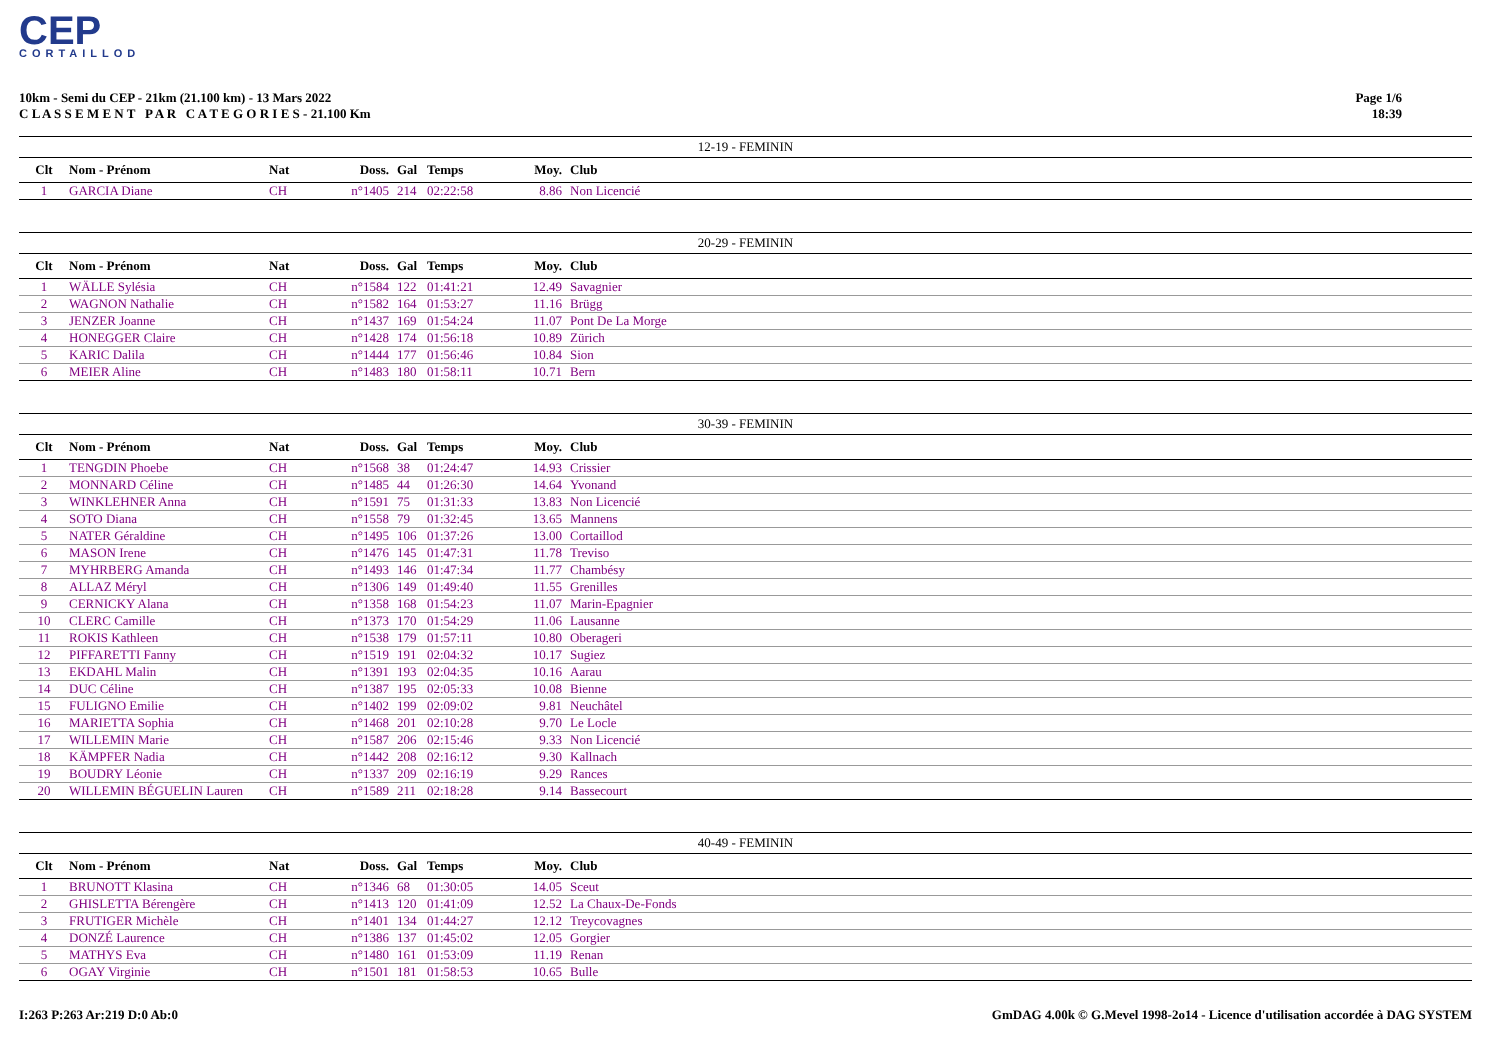CEP
CORTAILLOD
10km - Semi du CEP - 21km (21.100 km) - 13 Mars 2022
C L A S S E M E N T P A R C A T E G O R I E S - 21.100 Km
Page 1/6
18:39
12-19 - FEMININ
| Clt | Nom - Prénom | Nat | Doss. | Gal | Temps | Moy. | Club |
| --- | --- | --- | --- | --- | --- | --- | --- |
| 1 | GARCIA Diane | CH | n°1405 | 214 | 02:22:58 | 8.86 | Non Licencié |
20-29 - FEMININ
| Clt | Nom - Prénom | Nat | Doss. | Gal | Temps | Moy. | Club |
| --- | --- | --- | --- | --- | --- | --- | --- |
| 1 | WÄLLE Sylésia | CH | n°1584 | 122 | 01:41:21 | 12.49 | Savagnier |
| 2 | WAGNON Nathalie | CH | n°1582 | 164 | 01:53:27 | 11.16 | Brügg |
| 3 | JENZER Joanne | CH | n°1437 | 169 | 01:54:24 | 11.07 | Pont De La Morge |
| 4 | HONEGGER Claire | CH | n°1428 | 174 | 01:56:18 | 10.89 | Zürich |
| 5 | KARIC Dalila | CH | n°1444 | 177 | 01:56:46 | 10.84 | Sion |
| 6 | MEIER Aline | CH | n°1483 | 180 | 01:58:11 | 10.71 | Bern |
30-39 - FEMININ
| Clt | Nom - Prénom | Nat | Doss. | Gal | Temps | Moy. | Club |
| --- | --- | --- | --- | --- | --- | --- | --- |
| 1 | TENGDIN Phoebe | CH | n°1568 | 38 | 01:24:47 | 14.93 | Crissier |
| 2 | MONNARD Céline | CH | n°1485 | 44 | 01:26:30 | 14.64 | Yvonand |
| 3 | WINKLEHNER Anna | CH | n°1591 | 75 | 01:31:33 | 13.83 | Non Licencié |
| 4 | SOTO Diana | CH | n°1558 | 79 | 01:32:45 | 13.65 | Mannens |
| 5 | NATER Géraldine | CH | n°1495 | 106 | 01:37:26 | 13.00 | Cortaillod |
| 6 | MASON Irene | CH | n°1476 | 145 | 01:47:31 | 11.78 | Treviso |
| 7 | MYHRBERG Amanda | CH | n°1493 | 146 | 01:47:34 | 11.77 | Chambésy |
| 8 | ALLAZ Méryl | CH | n°1306 | 149 | 01:49:40 | 11.55 | Grenilles |
| 9 | CERNICKY Alana | CH | n°1358 | 168 | 01:54:23 | 11.07 | Marin-Epagnier |
| 10 | CLERC Camille | CH | n°1373 | 170 | 01:54:29 | 11.06 | Lausanne |
| 11 | ROKIS Kathleen | CH | n°1538 | 179 | 01:57:11 | 10.80 | Oberageri |
| 12 | PIFFARETTI Fanny | CH | n°1519 | 191 | 02:04:32 | 10.17 | Sugiez |
| 13 | EKDAHL Malin | CH | n°1391 | 193 | 02:04:35 | 10.16 | Aarau |
| 14 | DUC Céline | CH | n°1387 | 195 | 02:05:33 | 10.08 | Bienne |
| 15 | FULIGNO Emilie | CH | n°1402 | 199 | 02:09:02 | 9.81 | Neuchâtel |
| 16 | MARIETTA Sophia | CH | n°1468 | 201 | 02:10:28 | 9.70 | Le Locle |
| 17 | WILLEMIN Marie | CH | n°1587 | 206 | 02:15:46 | 9.33 | Non Licencié |
| 18 | KÄMPFER Nadia | CH | n°1442 | 208 | 02:16:12 | 9.30 | Kallnach |
| 19 | BOUDRY Léonie | CH | n°1337 | 209 | 02:16:19 | 9.29 | Rances |
| 20 | WILLEMIN BÉGUELIN Lauren | CH | n°1589 | 211 | 02:18:28 | 9.14 | Bassecourt |
40-49 - FEMININ
| Clt | Nom - Prénom | Nat | Doss. | Gal | Temps | Moy. | Club |
| --- | --- | --- | --- | --- | --- | --- | --- |
| 1 | BRUNOTT Klasina | CH | n°1346 | 68 | 01:30:05 | 14.05 | Sceut |
| 2 | GHISLETTA Bérengère | CH | n°1413 | 120 | 01:41:09 | 12.52 | La Chaux-De-Fonds |
| 3 | FRUTIGER Michèle | CH | n°1401 | 134 | 01:44:27 | 12.12 | Treycovagnes |
| 4 | DONZÉ Laurence | CH | n°1386 | 137 | 01:45:02 | 12.05 | Gorgier |
| 5 | MATHYS Eva | CH | n°1480 | 161 | 01:53:09 | 11.19 | Renan |
| 6 | OGAY Virginie | CH | n°1501 | 181 | 01:58:53 | 10.65 | Bulle |
I:263 P:263 Ar:219 D:0 Ab:0 GmDAG 4.00k © G.Mevel 1998-2o14 - Licence d'utilisation accordée à DAG SYSTEM